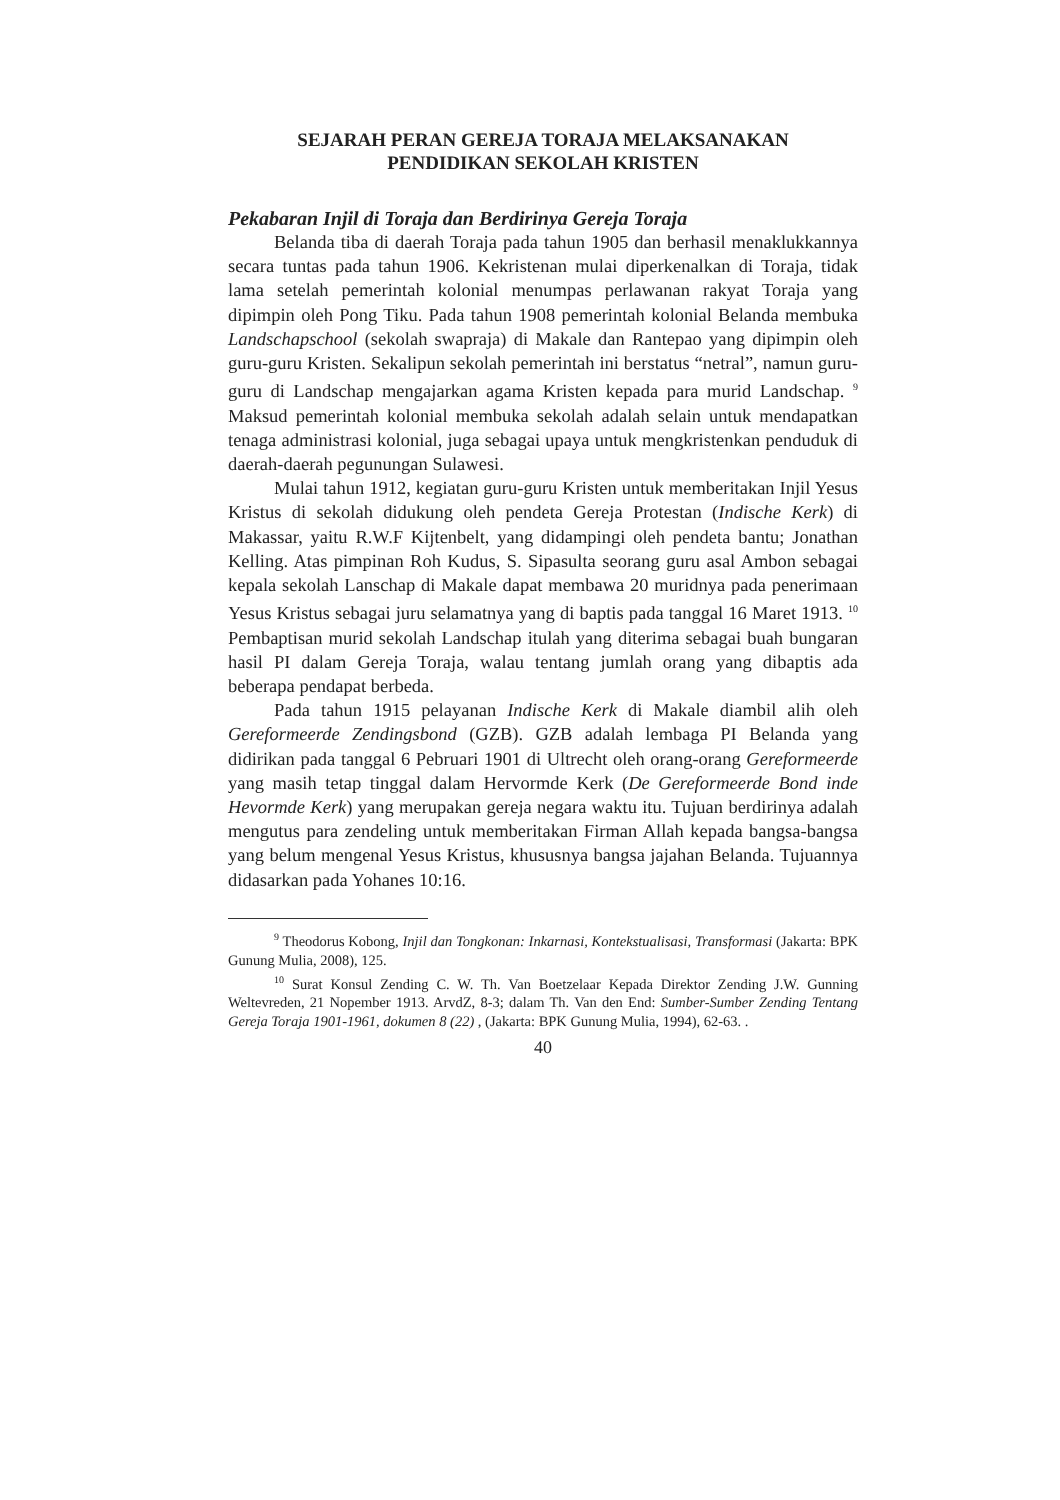SEJARAH PERAN GEREJA TORAJA MELAKSANAKAN
PENDIDIKAN SEKOLAH KRISTEN
Pekabaran Injil di Toraja dan Berdirinya Gereja Toraja
Belanda tiba di daerah Toraja pada tahun 1905 dan berhasil menaklukkannya secara tuntas pada tahun 1906. Kekristenan mulai diperkenalkan di Toraja, tidak lama setelah pemerintah kolonial menumpas perlawanan rakyat Toraja yang dipimpin oleh Pong Tiku. Pada tahun 1908 pemerintah kolonial Belanda membuka Landschapschool (sekolah swapraja) di Makale dan Rantepao yang dipimpin oleh guru-guru Kristen. Sekalipun sekolah pemerintah ini berstatus “netral”, namun guru-guru di Landschap mengajarkan agama Kristen kepada para murid Landschap. <sup>9</sup> Maksud pemerintah kolonial membuka sekolah adalah selain untuk mendapatkan tenaga administrasi kolonial, juga sebagai upaya untuk mengkristenkan penduduk di daerah-daerah pegunungan Sulawesi.
Mulai tahun 1912, kegiatan guru-guru Kristen untuk memberitakan Injil Yesus Kristus di sekolah didukung oleh pendeta Gereja Protestan (Indische Kerk) di Makassar, yaitu R.W.F Kijtenbelt, yang didampingi oleh pendeta bantu; Jonathan Kelling. Atas pimpinan Roh Kudus, S. Sipasulta seorang guru asal Ambon sebagai kepala sekolah Lanschap di Makale dapat membawa 20 muridnya pada penerimaan Yesus Kristus sebagai juru selamatnya yang di baptis pada tanggal 16 Maret 1913. <sup>10</sup> Pembaptisan murid sekolah Landschap itulah yang diterima sebagai buah bungaran hasil PI dalam Gereja Toraja, walau tentang jumlah orang yang dibaptis ada beberapa pendapat berbeda.
Pada tahun 1915 pelayanan Indische Kerk di Makale diambil alih oleh Gereformeerde Zendingsbond (GZB). GZB adalah lembaga PI Belanda yang didirikan pada tanggal 6 Pebruari 1901 di Ultrecht oleh orang-orang Gereformeerde yang masih tetap tinggal dalam Hervormde Kerk (De Gereformeerde Bond inde Hevormde Kerk) yang merupakan gereja negara waktu itu. Tujuan berdirinya adalah mengutus para zendeling untuk memberitakan Firman Allah kepada bangsa-bangsa yang belum mengenal Yesus Kristus, khususnya bangsa jajahan Belanda. Tujuannya didasarkan pada Yohanes 10:16.
<sup>9</sup> Theodorus Kobong, Injil dan Tongkonan: Inkarnasi, Kontekstualisasi, Transformasi (Jakarta: BPK Gunung Mulia, 2008), 125.
<sup>10</sup> Surat Konsul Zending C. W. Th. Van Boetzelaar Kepada Direktor Zending J.W. Gunning Weltevreden, 21 Nopember 1913. ArvdZ, 8-3; dalam Th. Van den End: Sumber-Sumber Zending Tentang Gereja Toraja 1901-1961, dokumen 8 (22) , (Jakarta: BPK Gunung Mulia, 1994), 62-63. .
40